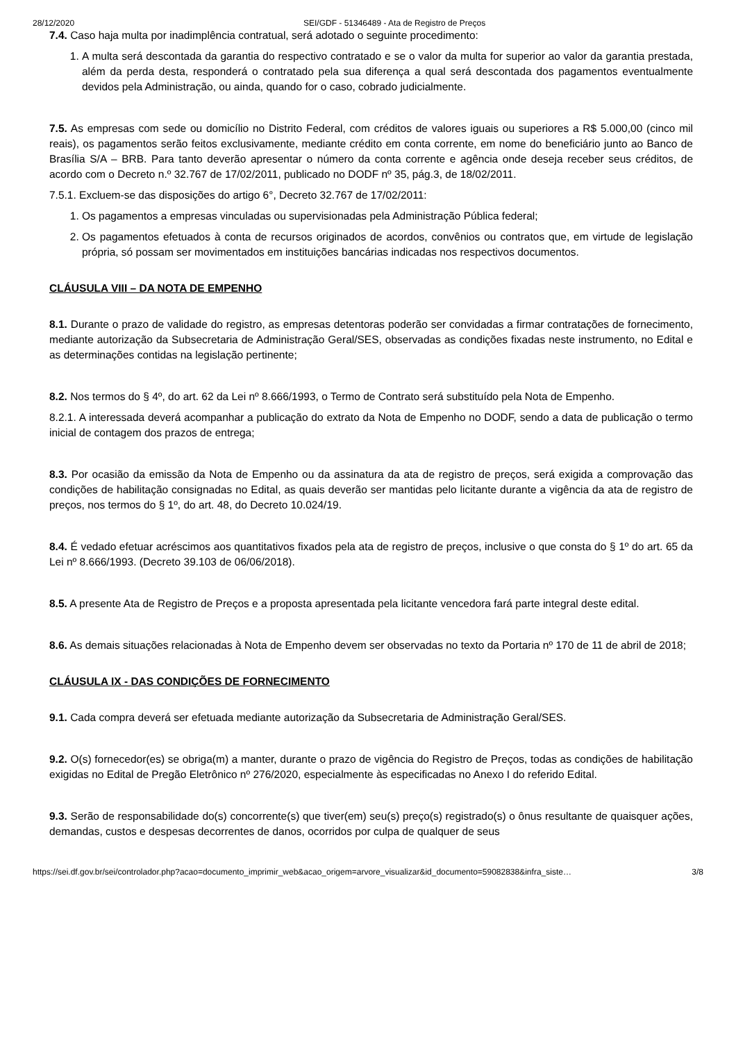28/12/2020 SEI/GDF - 51346489 - Ata de Registro de Preços
7.4. Caso haja multa por inadimplência contratual, será adotado o seguinte procedimento:
1. A multa será descontada da garantia do respectivo contratado e se o valor da multa for superior ao valor da garantia prestada, além da perda desta, responderá o contratado pela sua diferença a qual será descontada dos pagamentos eventualmente devidos pela Administração, ou ainda, quando for o caso, cobrado judicialmente.
7.5. As empresas com sede ou domicílio no Distrito Federal, com créditos de valores iguais ou superiores a R$ 5.000,00 (cinco mil reais), os pagamentos serão feitos exclusivamente, mediante crédito em conta corrente, em nome do beneficiário junto ao Banco de Brasília S/A – BRB. Para tanto deverão apresentar o número da conta corrente e agência onde deseja receber seus créditos, de acordo com o Decreto n.º 32.767 de 17/02/2011, publicado no DODF nº 35, pág.3, de 18/02/2011.
7.5.1. Excluem-se das disposições do artigo 6°, Decreto 32.767 de 17/02/2011:
1. Os pagamentos a empresas vinculadas ou supervisionadas pela Administração Pública federal;
2. Os pagamentos efetuados à conta de recursos originados de acordos, convênios ou contratos que, em virtude de legislação própria, só possam ser movimentados em instituições bancárias indicadas nos respectivos documentos.
CLÁUSULA VIII – DA NOTA DE EMPENHO
8.1. Durante o prazo de validade do registro, as empresas detentoras poderão ser convidadas a firmar contratações de fornecimento, mediante autorização da Subsecretaria de Administração Geral/SES, observadas as condições fixadas neste instrumento, no Edital e as determinações contidas na legislação pertinente;
8.2. Nos termos do § 4º, do art. 62 da Lei nº 8.666/1993, o Termo de Contrato será substituído pela Nota de Empenho.
8.2.1. A interessada deverá acompanhar a publicação do extrato da Nota de Empenho no DODF, sendo a data de publicação o termo inicial de contagem dos prazos de entrega;
8.3. Por ocasião da emissão da Nota de Empenho ou da assinatura da ata de registro de preços, será exigida a comprovação das condições de habilitação consignadas no Edital, as quais deverão ser mantidas pelo licitante durante a vigência da ata de registro de preços, nos termos do § 1º, do art. 48, do Decreto 10.024/19.
8.4. É vedado efetuar acréscimos aos quantitativos fixados pela ata de registro de preços, inclusive o que consta do § 1º do art. 65 da Lei nº 8.666/1993. (Decreto 39.103 de 06/06/2018).
8.5. A presente Ata de Registro de Preços e a proposta apresentada pela licitante vencedora fará parte integral deste edital.
8.6. As demais situações relacionadas à Nota de Empenho devem ser observadas no texto da Portaria nº 170 de 11 de abril de 2018;
CLÁUSULA IX - DAS CONDIÇÕES DE FORNECIMENTO
9.1. Cada compra deverá ser efetuada mediante autorização da Subsecretaria de Administração Geral/SES.
9.2. O(s) fornecedor(es) se obriga(m) a manter, durante o prazo de vigência do Registro de Preços, todas as condições de habilitação exigidas no Edital de Pregão Eletrônico nº 276/2020, especialmente às especificadas no Anexo I do referido Edital.
9.3. Serão de responsabilidade do(s) concorrente(s) que tiver(em) seu(s) preço(s) registrado(s) o ônus resultante de quaisquer ações, demandas, custos e despesas decorrentes de danos, ocorridos por culpa de qualquer de seus
https://sei.df.gov.br/sei/controlador.php?acao=documento_imprimir_web&acao_origem=arvore_visualizar&id_documento=59082838&infra_siste… 3/8